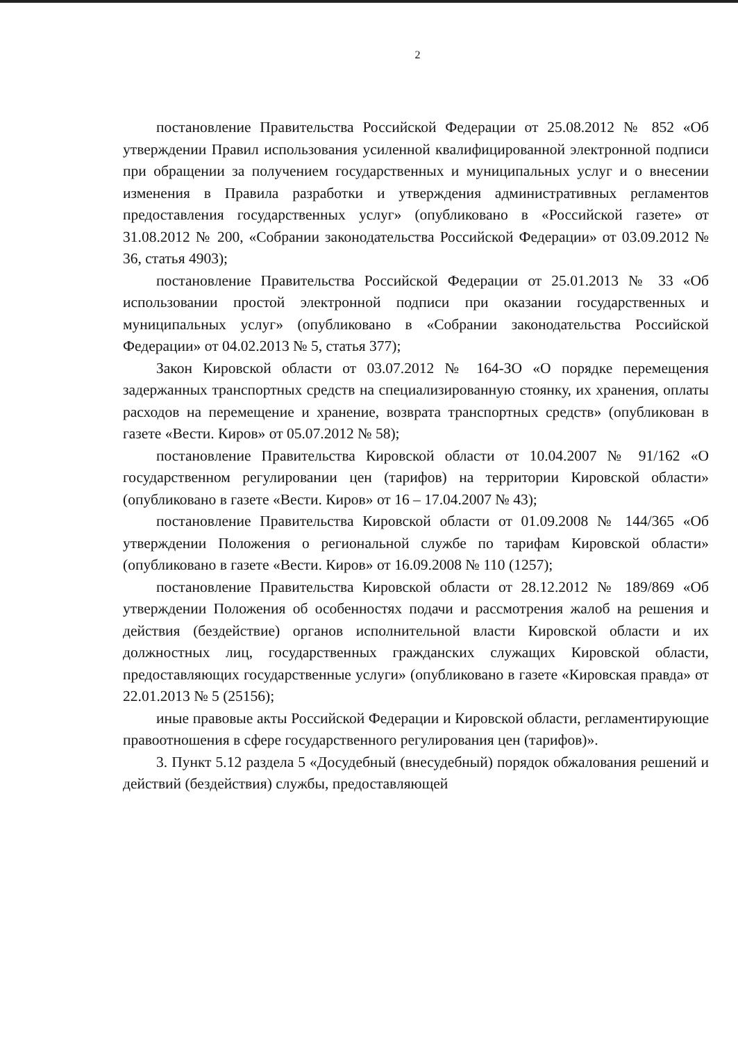2
постановление Правительства Российской Федерации от 25.08.2012 № 852 «Об утверждении Правил использования усиленной квалифицированной электронной подписи при обращении за получением государственных и муниципальных услуг и о внесении изменения в Правила разработки и утверждения административных регламентов предоставления государственных услуг» (опубликовано в «Российской газете» от 31.08.2012 № 200, «Собрании законодательства Российской Федерации» от 03.09.2012 № 36, статья 4903);
постановление Правительства Российской Федерации от 25.01.2013 № 33 «Об использовании простой электронной подписи при оказании государственных и муниципальных услуг» (опубликовано в «Собрании законодательства Российской Федерации» от 04.02.2013 № 5, статья 377);
Закон Кировской области от 03.07.2012 № 164-ЗО «О порядке перемещения задержанных транспортных средств на специализированную стоянку, их хранения, оплаты расходов на перемещение и хранение, возврата транспортных средств» (опубликован в газете «Вести. Киров» от 05.07.2012 № 58);
постановление Правительства Кировской области от 10.04.2007 № 91/162 «О государственном регулировании цен (тарифов) на территории Кировской области» (опубликовано в газете «Вести. Киров» от 16 – 17.04.2007 № 43);
постановление Правительства Кировской области от 01.09.2008 № 144/365 «Об утверждении Положения о региональной службе по тарифам Кировской области» (опубликовано в газете «Вести. Киров» от 16.09.2008 № 110 (1257);
постановление Правительства Кировской области от 28.12.2012 № 189/869 «Об утверждении Положения об особенностях подачи и рассмотрения жалоб на решения и действия (бездействие) органов исполнительной власти Кировской области и их должностных лиц, государственных гражданских служащих Кировской области, предоставляющих государственные услуги» (опубликовано в газете «Кировская правда» от 22.01.2013 № 5 (25156);
иные правовые акты Российской Федерации и Кировской области, регламентирующие правоотношения в сфере государственного регулирования цен (тарифов)».
3. Пункт 5.12 раздела 5 «Досудебный (внесудебный) порядок обжалования решений и действий (бездействия) службы, предоставляющей